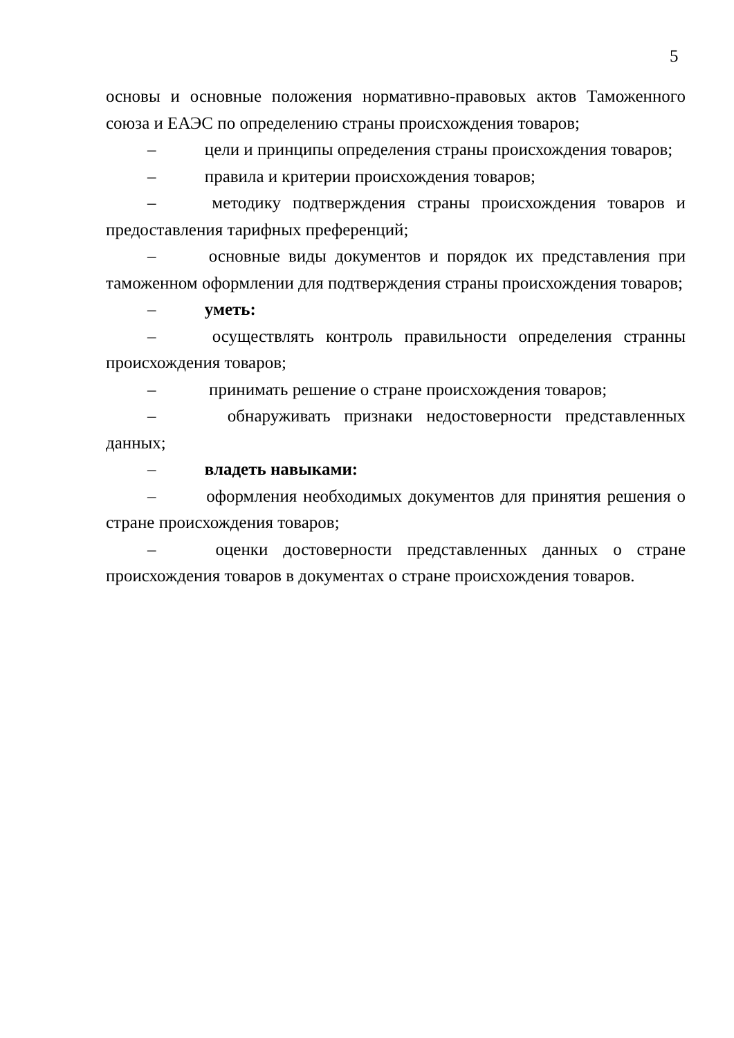5
основы и основные положения нормативно-правовых актов Таможенного союза и ЕАЭС по определению страны происхождения товаров;
– цели и принципы определения страны происхождения товаров;
– правила и критерии происхождения товаров;
– методику подтверждения страны происхождения товаров и предоставления тарифных преференций;
– основные виды документов и порядок их представления при таможенном оформлении для подтверждения страны происхождения товаров;
– уметь:
– осуществлять контроль правильности определения странны происхождения товаров;
– принимать решение о стране происхождения товаров;
– обнаруживать признаки недостоверности представленных данных;
– владеть навыками:
– оформления необходимых документов для принятия решения о стране происхождения товаров;
– оценки достоверности представленных данных о стране происхождения товаров в документах о стране происхождения товаров.